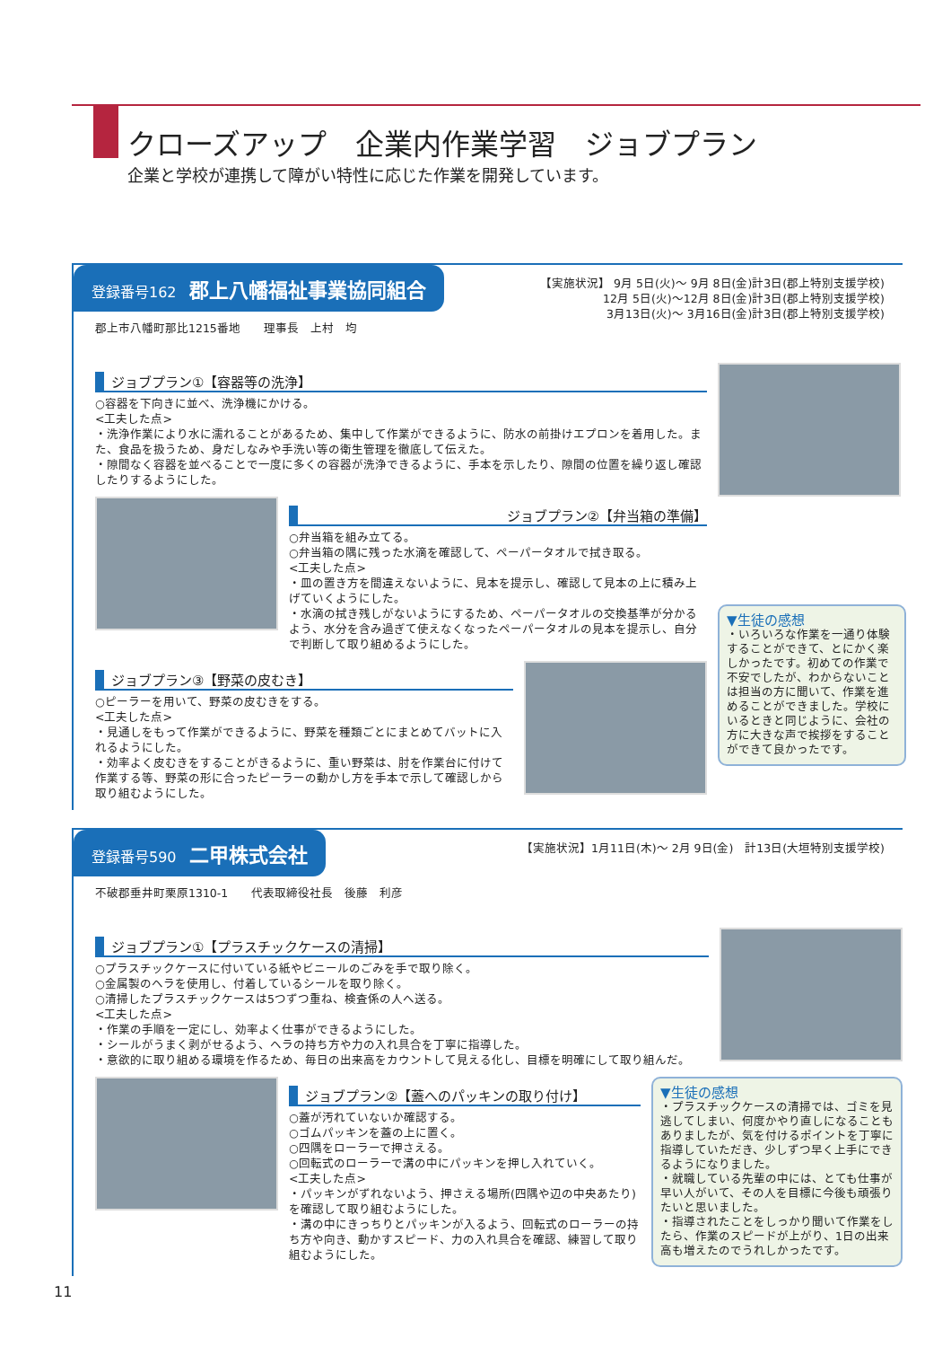クローズアップ　企業内作業学習　ジョブプラン
企業と学校が連携して障がい特性に応じた作業を開発しています。
登録番号162 郡上八幡福祉事業協同組合
【実施状況】 9月 5日(火)～ 9月 8日(金)計3日(郡上特別支援学校)
12月 5日(火)～12月 8日(金)計3日(郡上特別支援学校)
3月13日(火)～ 3月16日(金)計3日(郡上特別支援学校)
郡上市八幡町那比1215番地　　理事長　上村　均
ジョブプラン①【容器等の洗浄】
○容器を下向きに並べ、洗浄機にかける。
<工夫した点>
・洗浄作業により水に濡れることがあるため、集中して作業ができるように、防水の前掛けエプロンを着用した。また、食品を扱うため、身だしなみや手洗い等の衛生管理を徹底して伝えた。
・隙間なく容器を並べることで一度に多くの容器が洗浄できるように、手本を示したり、隙間の位置を繰り返し確認したりするようにした。
ジョブプラン②【弁当箱の準備】
○弁当箱を組み立てる。
○弁当箱の隅に残った水滴を確認して、ペーパータオルで拭き取る。
<工夫した点>
・皿の置き方を間違えないように、見本を提示し、確認して見本の上に積み上げていくようにした。
・水滴の拭き残しがないようにするため、ペーパータオルの交換基準が分かるよう、水分を含み過ぎて使えなくなったペーパータオルの見本を提示し、自分で判断して取り組めるようにした。
ジョブプラン③【野菜の皮むき】
○ピーラーを用いて、野菜の皮むきをする。
<工夫した点>
・見通しをもって作業ができるように、野菜を種類ごとにまとめてバットに入れるようにした。
・効率よく皮むきをすることがきるように、重い野菜は、肘を作業台に付けて作業する等、野菜の形に合ったピーラーの動かし方を手本で示して確認しから取り組むようにした。
▼生徒の感想
・いろいろな作業を一通り体験することができて、とにかく楽しかったです。初めての作業で不安でしたが、わからないことは担当の方に聞いて、作業を進めることができました。学校にいるときと同じように、会社の方に大きな声で挨拶をすることができて良かったです。
登録番号590 二甲株式会社
【実施状況】1月11日(木)～ 2月 9日(金)　計13日(大垣特別支援学校)
不破郡垂井町栗原1310-1　　代表取締役社長　後藤　利彦
ジョブプラン①【プラスチックケースの清掃】
○プラスチックケースに付いている紙やビニールのごみを手で取り除く。
○金属製のヘラを使用し、付着しているシールを取り除く。
○清掃したプラスチックケースは5つずつ重ね、検査係の人へ送る。
<工夫した点>
・作業の手順を一定にし、効率よく仕事ができるようにした。
・シールがうまく剥がせるよう、ヘラの持ち方や力の入れ具合を丁寧に指導した。
・意欲的に取り組める環境を作るため、毎日の出来高をカウントして見える化し、目標を明確にして取り組んだ。
ジョブプラン②【蓋へのパッキンの取り付け】
○蓋が汚れていないか確認する。
○ゴムパッキンを蓋の上に置く。
○四隅をローラーで押さえる。
○回転式のローラーで溝の中にパッキンを押し入れていく。
<工夫した点>
・パッキンがずれないよう、押さえる場所(四隅や辺の中央あたり)を確認して取り組むようにした。
・溝の中にきっちりとパッキンが入るよう、回転式のローラーの持ち方や向き、動かすスピード、力の入れ具合を確認、練習して取り組むようにした。
▼生徒の感想
・プラスチックケースの清掃では、ゴミを見逃してしまい、何度かやり直しになることもありましたが、気を付けるポイントを丁寧に指導していただき、少しずつ早く上手にできるようになりました。
・就職している先輩の中には、とても仕事が早い人がいて、その人を目標に今後も頑張りたいと思いました。
・指導されたことをしっかり聞いて作業をしたら、作業のスピードが上がり、1日の出来高も増えたのでうれしかったです。
11